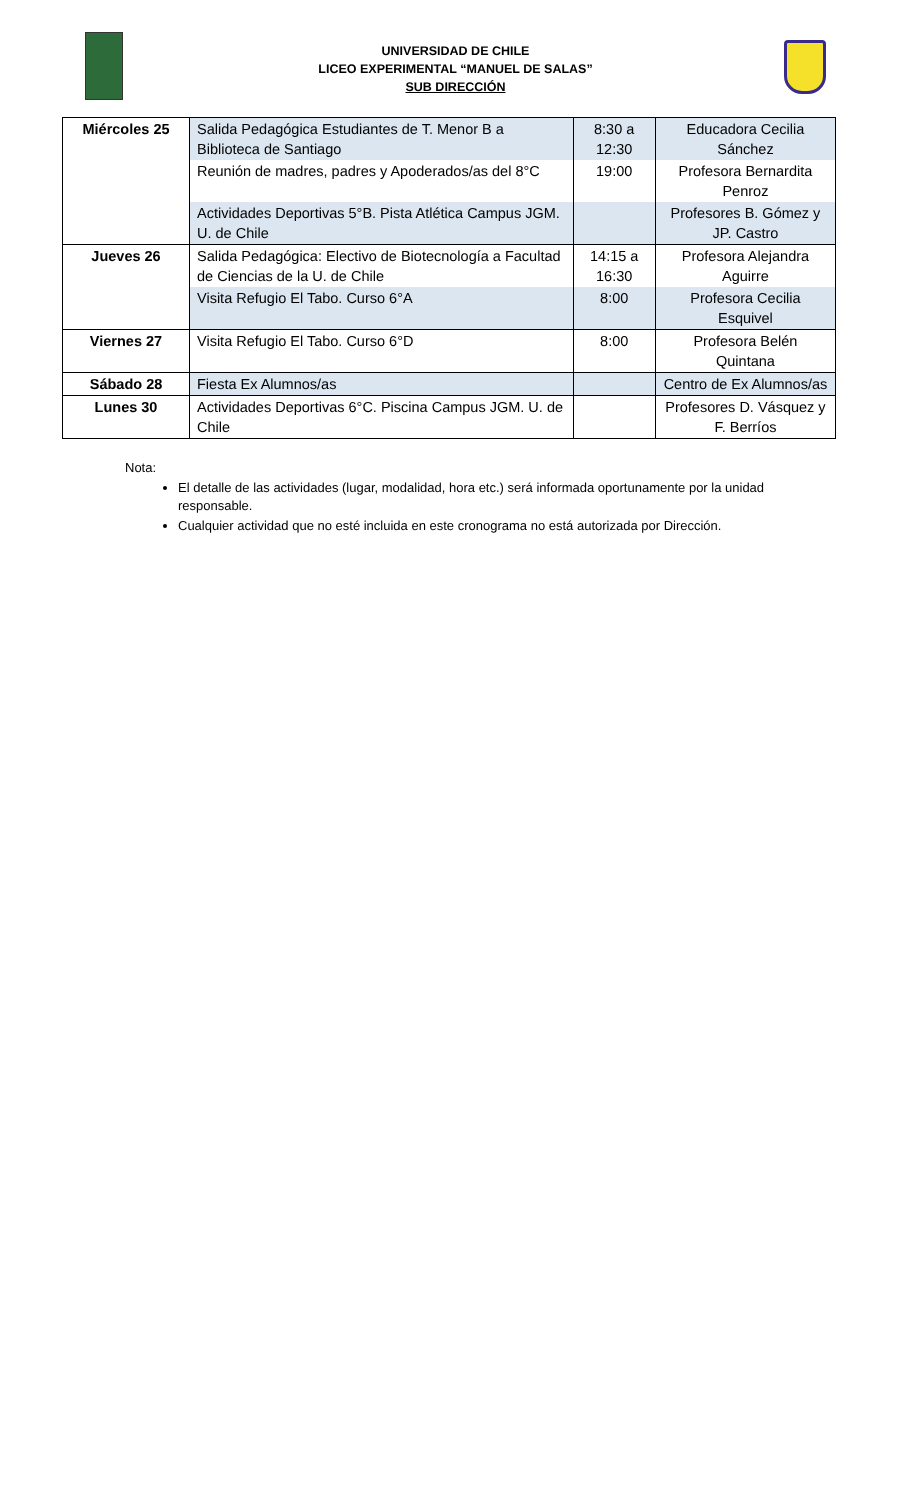UNIVERSIDAD DE CHILE
LICEO EXPERIMENTAL “MANUEL DE SALAS”
SUB DIRECCIÓN
| Miércoles 25 | Salida Pedagógica Estudiantes de T. Menor B a Biblioteca de Santiago | 8:30 a 12:30 | Educadora Cecilia Sánchez |
| | Reunión de madres, padres y Apoderados/as del 8°C | 19:00 | Profesora Bernardita Penroz |
| | Actividades Deportivas 5°B. Pista Atlética Campus JGM. U. de Chile | | Profesores B. Gómez y JP. Castro |
| Jueves 26 | Salida Pedagógica: Electivo de Biotecnología a Facultad de Ciencias de la U. de Chile | 14:15 a 16:30 | Profesora Alejandra Aguirre |
| | Visita Refugio El Tabo. Curso 6°A | 8:00 | Profesora Cecilia Esquivel |
| Viernes 27 | Visita Refugio El Tabo. Curso 6°D | 8:00 | Profesora Belén Quintana |
| Sábado 28 | Fiesta Ex Alumnos/as | | Centro de Ex Alumnos/as |
| Lunes 30 | Actividades Deportivas 6°C. Piscina Campus JGM. U. de Chile | | Profesores D. Vásquez y F. Berríos |
Nota:
El detalle de las actividades (lugar, modalidad, hora etc.) será informada oportunamente por la unidad responsable.
Cualquier actividad que no esté incluida en este cronograma no está autorizada por Dirección.